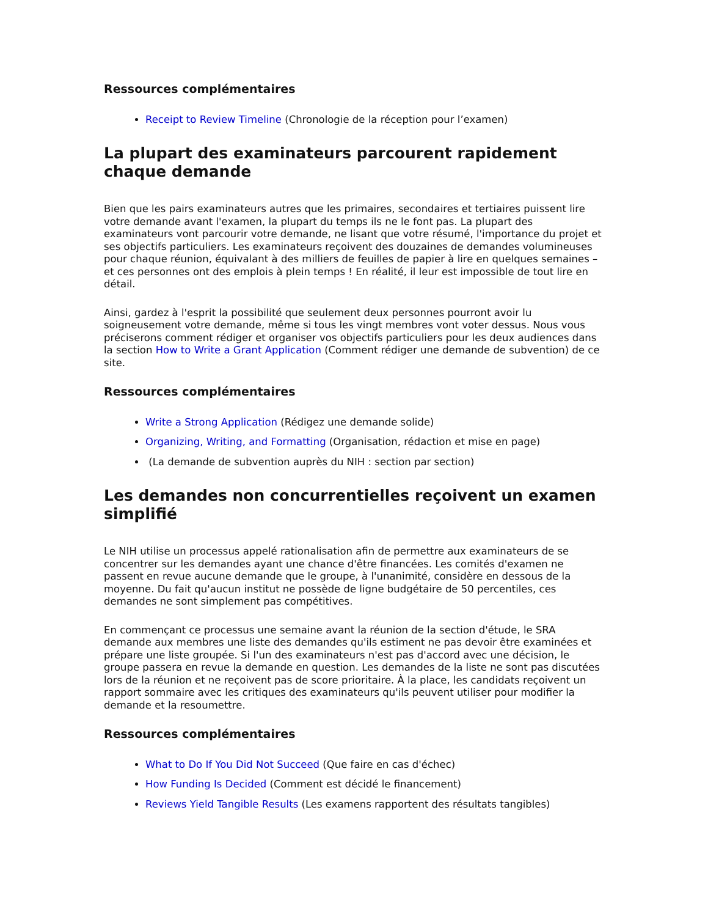Ressources complémentaires
Receipt to Review Timeline (Chronologie de la réception pour l’examen)
La plupart des examinateurs parcourent rapidement chaque demande
Bien que les pairs examinateurs autres que les primaires, secondaires et tertiaires puissent lire votre demande avant l'examen, la plupart du temps ils ne le font pas. La plupart des examinateurs vont parcourir votre demande, ne lisant que votre résumé, l'importance du projet et ses objectifs particuliers. Les examinateurs reçoivent des douzaines de demandes volumineuses pour chaque réunion, équivalant à des milliers de feuilles de papier à lire en quelques semaines – et ces personnes ont des emplois à plein temps ! En réalité, il leur est impossible de tout lire en détail.
Ainsi, gardez à l'esprit la possibilité que seulement deux personnes pourront avoir lu soigneusement votre demande, même si tous les vingt membres vont voter dessus. Nous vous préciserons comment rédiger et organiser vos objectifs particuliers pour les deux audiences dans la section How to Write a Grant Application (Comment rédiger une demande de subvention) de ce site.
Ressources complémentaires
Write a Strong Application (Rédigez une demande solide)
Organizing, Writing, and Formatting (Organisation, rédaction et mise en page)
(La demande de subvention auprès du NIH : section par section)
Les demandes non concurrentielles reçoivent un examen simplifié
Le NIH utilise un processus appelé rationalisation afin de permettre aux examinateurs de se concentrer sur les demandes ayant une chance d'être financées. Les comités d'examen ne passent en revue aucune demande que le groupe, à l'unanimité, considère en dessous de la moyenne. Du fait qu'aucun institut ne possède de ligne budgétaire de 50 percentiles, ces demandes ne sont simplement pas compétitives.
En commençant ce processus une semaine avant la réunion de la section d'étude, le SRA demande aux membres une liste des demandes qu'ils estiment ne pas devoir être examinées et prépare une liste groupée. Si l'un des examinateurs n'est pas d'accord avec une décision, le groupe passera en revue la demande en question. Les demandes de la liste ne sont pas discutées lors de la réunion et ne reçoivent pas de score prioritaire. À la place, les candidats reçoivent un rapport sommaire avec les critiques des examinateurs qu'ils peuvent utiliser pour modifier la demande et la resoumettre.
Ressources complémentaires
What to Do If You Did Not Succeed (Que faire en cas d'échec)
How Funding Is Decided (Comment est décidé le financement)
Reviews Yield Tangible Results (Les examens rapportent des résultats tangibles)